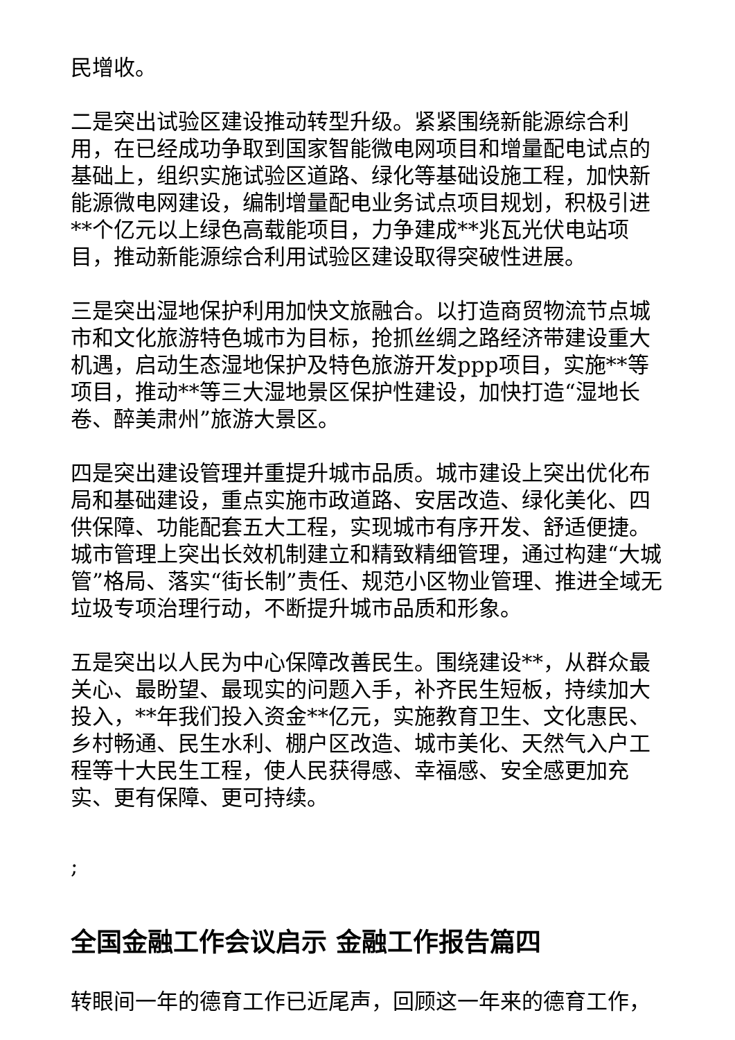民增收。
二是突出试验区建设推动转型升级。紧紧围绕新能源综合利用，在已经成功争取到国家智能微电网项目和增量配电试点的基础上，组织实施试验区道路、绿化等基础设施工程，加快新能源微电网建设，编制增量配电业务试点项目规划，积极引进**个亿元以上绿色高载能项目，力争建成**兆瓦光伏电站项目，推动新能源综合利用试验区建设取得突破性进展。
三是突出湿地保护利用加快文旅融合。以打造商贸物流节点城市和文化旅游特色城市为目标，抢抓丝绸之路经济带建设重大机遇，启动生态湿地保护及特色旅游开发ppp项目，实施**等项目，推动**等三大湿地景区保护性建设，加快打造“湿地长卷、醉美肃州”旅游大景区。
四是突出建设管理并重提升城市品质。城市建设上突出优化布局和基础建设，重点实施市政道路、安居改造、绿化美化、四供保障、功能配套五大工程，实现城市有序开发、舒适便捷。城市管理上突出长效机制建立和精致精细管理，通过构建“大城管”格局、落实“街长制”责任、规范小区物业管理、推进全域无垃圾专项治理行动，不断提升城市品质和形象。
五是突出以人民为中心保障改善民生。围绕建设**，从群众最关心、最盼望、最现实的问题入手，补齐民生短板，持续加大投入，**年我们投入资金**亿元，实施教育卫生、文化惠民、乡村畅通、民生水利、棚户区改造、城市美化、天然气入户工程等十大民生工程，使人民获得感、幸福感、安全感更加充实、更有保障、更可持续。
;
全国金融工作会议启示 金融工作报告篇四
转眼间一年的德育工作已近尾声，回顾这一年来的德育工作，